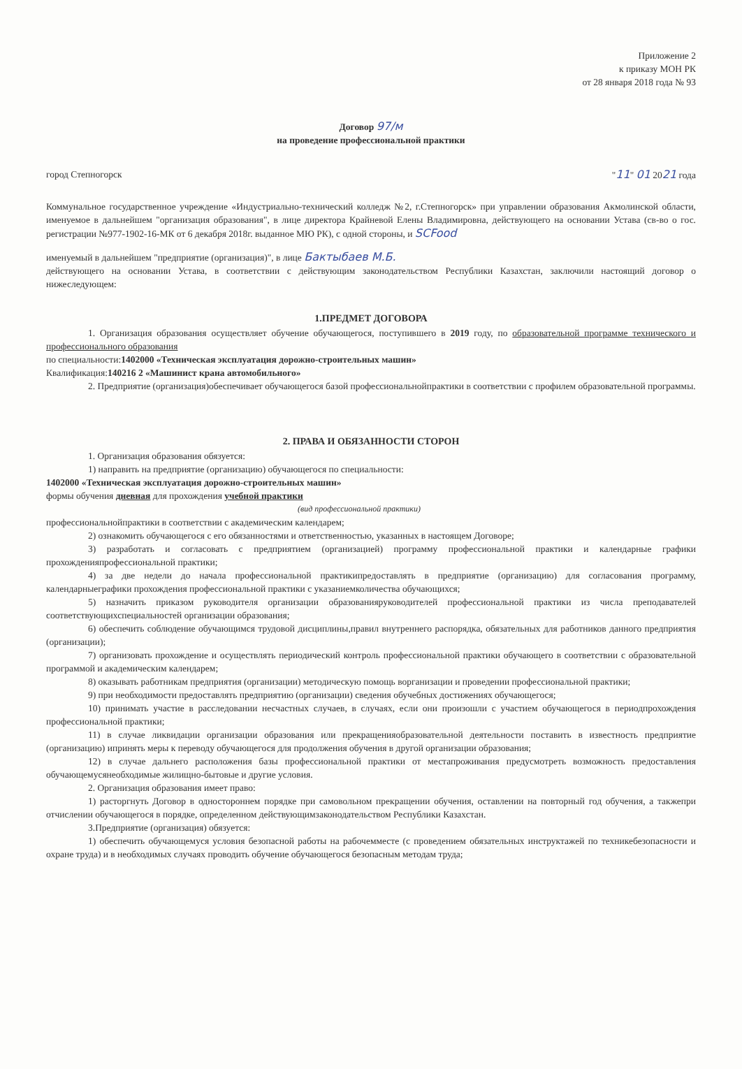Приложение 2
к приказу МОН РК
от 28 января 2018 года № 93
Договор 97/м
на проведение профессиональной практики
город Степногорск "11" 01 2021 года
Коммунальное государственное учреждение «Индустриально-технический колледж №2, г.Степногорск» при управлении образования Акмолинской области, именуемое в дальнейшем "организация образования", в лице директора Крайневой Елены Владимировна, действующего на основании Устава (св-во о гос. регистрации №977-1902-16-МК от 6 декабря 2018г. выданное МЮ РК), с одной стороны, и SCFood
именуемый в дальнейшем "предприятие (организация)", в лице Бактыбаев М.Б.
действующего на основании Устава, в соответствии с действующим законодательством Республики Казахстан, заключили настоящий договор о нижеследующем:
1.ПРЕДМЕТ ДОГОВОРА
1. Организация образования осуществляет обучение обучающегося, поступившего в 2019 году, по образовательной программе технического и профессионального образования
по специальности:1402000 «Техническая эксплуатация дорожно-строительных машин»
Квалификация:140216 2 «Машинист крана автомобильного»
2. Предприятие (организация)обеспечивает обучающегося базой профессиональнойпрактики в соответствии с профилем образовательной программы.
2. ПРАВА И ОБЯЗАННОСТИ СТОРОН
1. Организация образования обязуется:
1) направить на предприятие (организацию) обучающегося по специальности:
1402000 «Техническая эксплуатация дорожно-строительных машин»
формы обучения дневная для прохождения учебной практики
(вид профессиональной практики)
профессиональнойпрактики в соответствии с академическим календарем;
2) ознакомить обучающегося с его обязанностями и ответственностью, указанных в настоящем Договоре;
3) разработать и согласовать с предприятием (организацией) программу профессиональной практики и календарные графики прохожденияпрофессиональной практики;
4) за две недели до начала профессиональной практикипредоставлять в предприятие (организацию) для согласования программу, календарныеграфики прохождения профессиональной практики с указаниемколичества обучающихся;
5) назначить приказом руководителя организации образованияруководителей профессиональной практики из числа преподавателей соответствующихспециальностей организации образования;
6) обеспечить соблюдение обучающимся трудовой дисциплины,правил внутреннего распорядка, обязательных для работников данного предприятия (организации);
7) организовать прохождение и осуществлять периодический контроль профессиональной практики обучающего в соответствии с образовательной программой и академическим календарем;
8) оказывать работникам предприятия (организации) методическую помощь ворганизации и проведении профессиональной практики;
9) при необходимости предоставлять предприятию (организации) сведения обучебных достижениях обучающегося;
10) принимать участие в расследовании несчастных случаев, в случаях, если они произошли с участием обучающегося в периодпрохождения профессиональной практики;
11) в случае ликвидации организации образования или прекращенияобразовательной деятельности поставить в известность предприятие (организацию) ипринять меры к переводу обучающегося для продолжения обучения в другой организации образования;
12) в случае дальнего расположения базы профессиональной практики от местапроживания предусмотреть возможность предоставления обучающемусянеобходимые жилищно-бытовые и другие условия.
2. Организация образования имеет право:
1) расторгнуть Договор в одностороннем порядке при самовольном прекращении обучения, оставлении на повторный год обучения, а такжепри отчислении обучающегося в порядке, определенном действующимзаконодательством Республики Казахстан.
3.Предприятие (организация) обязуется:
1) обеспечить обучающемуся условия безопасной работы на рабочемместе (с проведением обязательных инструктажей по техникебезопасности и охране труда) и в необходимых случаях проводить обучение обучающегося безопасным методам труда;